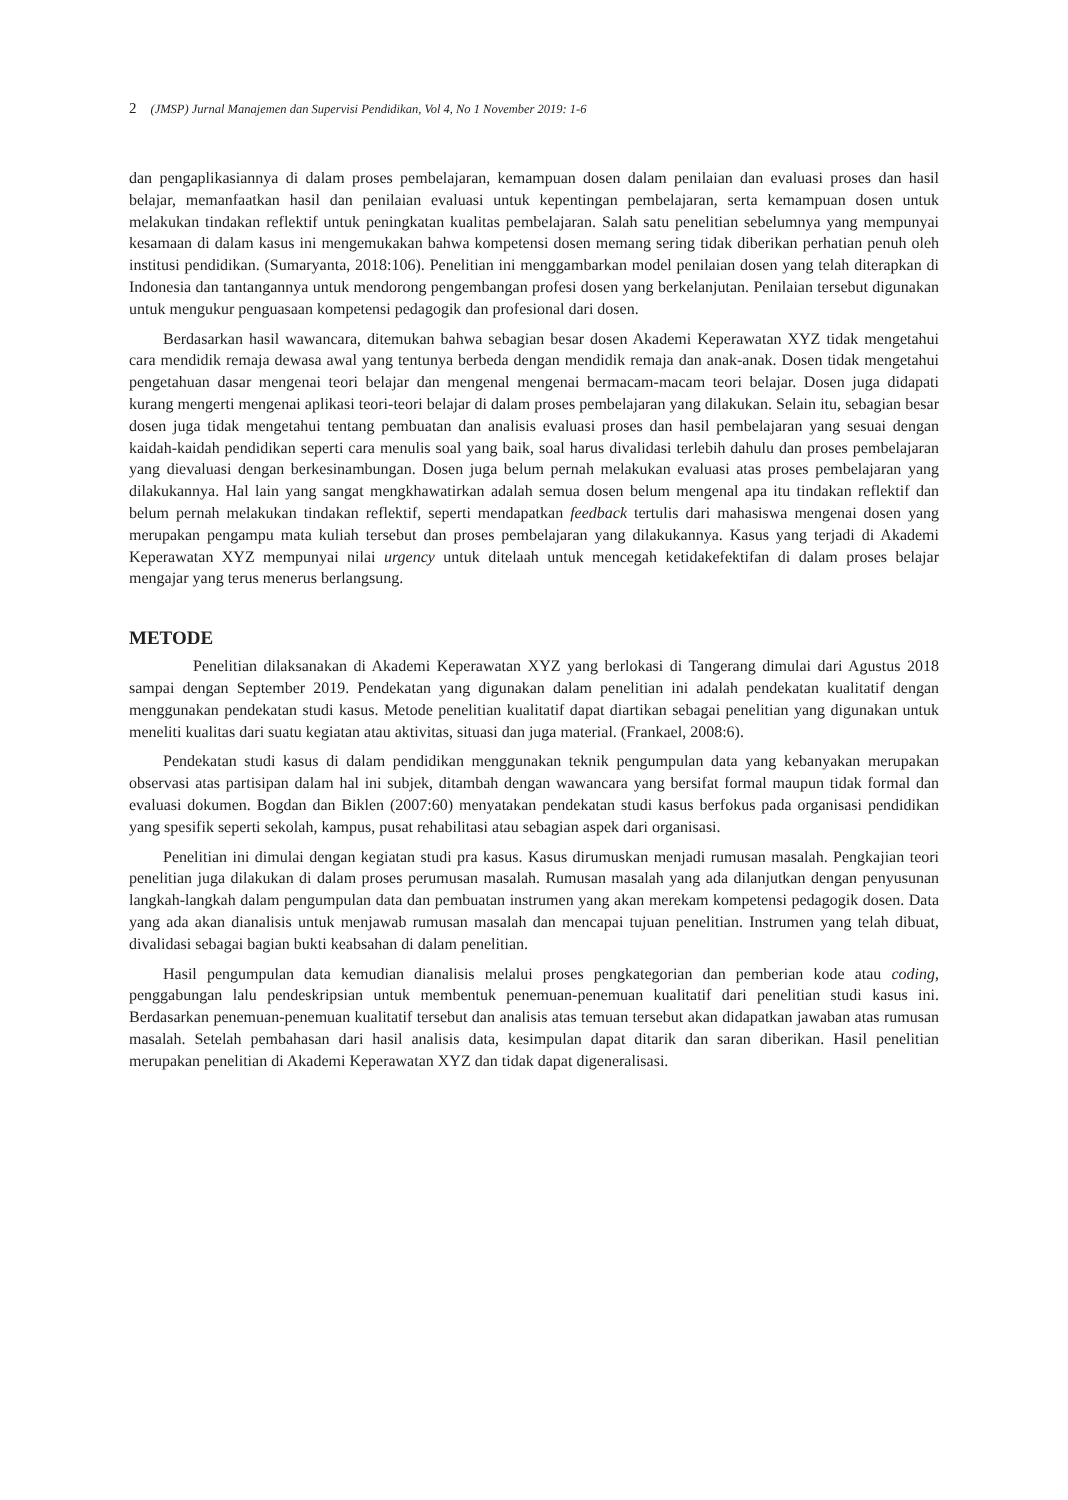2 (JMSP) Jurnal Manajemen dan Supervisi Pendidikan, Vol 4, No 1 November 2019: 1-6
dan pengaplikasiannya di dalam proses pembelajaran, kemampuan dosen dalam penilaian dan evaluasi proses dan hasil belajar, memanfaatkan hasil dan penilaian evaluasi untuk kepentingan pembelajaran, serta kemampuan dosen untuk melakukan tindakan reflektif untuk peningkatan kualitas pembelajaran. Salah satu penelitian sebelumnya yang mempunyai kesamaan di dalam kasus ini mengemukakan bahwa kompetensi dosen memang sering tidak diberikan perhatian penuh oleh institusi pendidikan. (Sumaryanta, 2018:106). Penelitian ini menggambarkan model penilaian dosen yang telah diterapkan di Indonesia dan tantangannya untuk mendorong pengembangan profesi dosen yang berkelanjutan. Penilaian tersebut digunakan untuk mengukur penguasaan kompetensi pedagogik dan profesional dari dosen.
Berdasarkan hasil wawancara, ditemukan bahwa sebagian besar dosen Akademi Keperawatan XYZ tidak mengetahui cara mendidik remaja dewasa awal yang tentunya berbeda dengan mendidik remaja dan anak-anak. Dosen tidak mengetahui pengetahuan dasar mengenai teori belajar dan mengenal mengenai bermacam-macam teori belajar. Dosen juga didapati kurang mengerti mengenai aplikasi teori-teori belajar di dalam proses pembelajaran yang dilakukan. Selain itu, sebagian besar dosen juga tidak mengetahui tentang pembuatan dan analisis evaluasi proses dan hasil pembelajaran yang sesuai dengan kaidah-kaidah pendidikan seperti cara menulis soal yang baik, soal harus divalidasi terlebih dahulu dan proses pembelajaran yang dievaluasi dengan berkesinambungan. Dosen juga belum pernah melakukan evaluasi atas proses pembelajaran yang dilakukannya. Hal lain yang sangat mengkhawatirkan adalah semua dosen belum mengenal apa itu tindakan reflektif dan belum pernah melakukan tindakan reflektif, seperti mendapatkan feedback tertulis dari mahasiswa mengenai dosen yang merupakan pengampu mata kuliah tersebut dan proses pembelajaran yang dilakukannya. Kasus yang terjadi di Akademi Keperawatan XYZ mempunyai nilai urgency untuk ditelaah untuk mencegah ketidakefektifan di dalam proses belajar mengajar yang terus menerus berlangsung.
METODE
Penelitian dilaksanakan di Akademi Keperawatan XYZ yang berlokasi di Tangerang dimulai dari Agustus 2018 sampai dengan September 2019. Pendekatan yang digunakan dalam penelitian ini adalah pendekatan kualitatif dengan menggunakan pendekatan studi kasus. Metode penelitian kualitatif dapat diartikan sebagai penelitian yang digunakan untuk meneliti kualitas dari suatu kegiatan atau aktivitas, situasi dan juga material. (Frankael, 2008:6).
Pendekatan studi kasus di dalam pendidikan menggunakan teknik pengumpulan data yang kebanyakan merupakan observasi atas partisipan dalam hal ini subjek, ditambah dengan wawancara yang bersifat formal maupun tidak formal dan evaluasi dokumen. Bogdan dan Biklen (2007:60) menyatakan pendekatan studi kasus berfokus pada organisasi pendidikan yang spesifik seperti sekolah, kampus, pusat rehabilitasi atau sebagian aspek dari organisasi.
Penelitian ini dimulai dengan kegiatan studi pra kasus. Kasus dirumuskan menjadi rumusan masalah. Pengkajian teori penelitian juga dilakukan di dalam proses perumusan masalah. Rumusan masalah yang ada dilanjutkan dengan penyusunan langkah-langkah dalam pengumpulan data dan pembuatan instrumen yang akan merekam kompetensi pedagogik dosen. Data yang ada akan dianalisis untuk menjawab rumusan masalah dan mencapai tujuan penelitian. Instrumen yang telah dibuat, divalidasi sebagai bagian bukti keabsahan di dalam penelitian.
Hasil pengumpulan data kemudian dianalisis melalui proses pengkategorian dan pemberian kode atau coding, penggabungan lalu pendeskripsian untuk membentuk penemuan-penemuan kualitatif dari penelitian studi kasus ini. Berdasarkan penemuan-penemuan kualitatif tersebut dan analisis atas temuan tersebut akan didapatkan jawaban atas rumusan masalah. Setelah pembahasan dari hasil analisis data, kesimpulan dapat ditarik dan saran diberikan. Hasil penelitian merupakan penelitian di Akademi Keperawatan XYZ dan tidak dapat digeneralisasi.